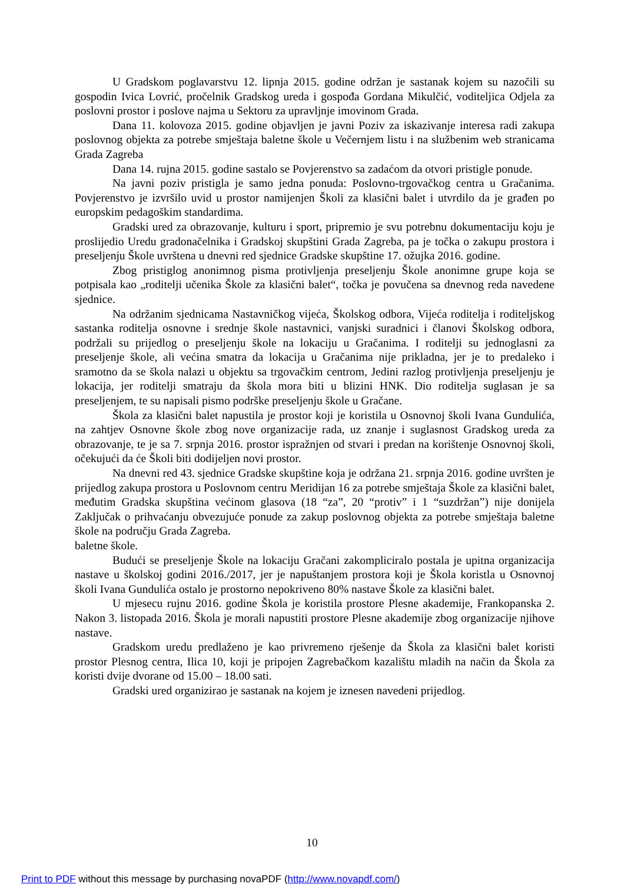U Gradskom poglavarstvu 12. lipnja 2015. godine održan je sastanak kojem su nazočili su gospodin Ivica Lovrić, pročelnik Gradskog ureda i gospođa Gordana Mikulčić, voditeljica Odjela za poslovni prostor i poslove najma u Sektoru za upravljnje imovinom Grada.
Dana 11. kolovoza 2015. godine objavljen je javni Poziv za iskazivanje interesa radi zakupa poslovnog objekta za potrebe smještaja baletne škole u Večernjem listu i na službenim web stranicama Grada Zagreba
Dana 14. rujna 2015. godine sastalo se Povjerenstvo sa zadaćom da otvori pristigle ponude.
Na javni poziv pristigla je samo jedna ponuda: Poslovno-trgovačkog centra u Gračanima. Povjerenstvo je izvršilo uvid u prostor namijenjen Školi za klasični balet i utvrdilo da je građen po europskim pedagoškim standardima.
Gradski ured za obrazovanje, kulturu i sport, pripremio je svu potrebnu dokumentaciju koju je proslijedio Uredu gradonačelnika i Gradskoj skupštini Grada Zagreba, pa je točka o zakupu prostora i preseljenju Škole uvrštena u dnevni red sjednice Gradske skupštine 17. ožujka 2016. godine.
Zbog pristiglog anonimnog pisma protivljenja preseljenju Škole anonimne grupe koja se potpisala kao „roditelji učenika Škole za klasični balet“, točka je povučena sa dnevnog reda navedene sjednice.
Na održanim sjednicama Nastavničkog vijeća, Školskog odbora, Vijeća roditelja i roditeljskog sastanka roditelja osnovne i srednje škole nastavnici, vanjski suradnici i članovi Školskog odbora, podržali su prijedlog o preseljenju škole na lokaciju u Gračanima. I roditelji su jednoglasni za preseljenje škole, ali većina smatra da lokacija u Gračanima nije prikladna, jer je to predaleko i sramotno da se škola nalazi u objektu sa trgovačkim centrom, Jedini razlog protivljenja preseljenju je lokacija, jer roditelji smatraju da škola mora biti u blizini HNK. Dio roditelja suglasan je sa preseljenjem, te su napisali pismo podrške preseljenju škole u Gračane.
Škola za klasični balet napustila je prostor koji je koristila u Osnovnoj školi Ivana Gundulića, na zahtjev Osnovne škole zbog nove organizacije rada, uz znanje i suglasnost Gradskog ureda za obrazovanje, te je sa 7. srpnja 2016. prostor ispražnjen od stvari i predan na korištenje Osnovnoj školi, očekujući da će Školi biti dodijeljen novi prostor.
Na dnevni red 43. sjednice Gradske skupštine koja je održana 21. srpnja 2016. godine uvršten je prijedlog zakupa prostora u Poslovnom centru Meridijan 16 za potrebe smještaja Škole za klasični balet, međutim Gradska skupština većinom glasova (18 “za”, 20 “protiv” i 1 “suzdržan”) nije donijela Zaključak o prihvaćanju obvezujuće ponude za zakup poslovnog objekta za potrebe smještaja baletne škole na području Grada Zagreba.
baletne škole.
Budući se preseljenje Škole na lokaciju Gračani zakompliciralo postala je upitna organizacija nastave u školskoj godini 2016./2017, jer je napuštanjem prostora koji je Škola koristla u Osnovnoj školi Ivana Gundulića ostalo je prostorno nepokriveno 80% nastave Škole za klasični balet.
U mjesecu rujnu 2016. godine Škola je koristila prostore Plesne akademije, Frankopanska 2. Nakon 3. listopada 2016. Škola je morali napustiti prostore Plesne akademije zbog organizacije njihove nastave.
Gradskom uredu predlaženo je kao privremeno rješenje da Škola za klasični balet koristi prostor Plesnog centra, Ilica 10, koji je pripojen Zagrebačkom kazalištu mladih na način da Škola za koristi dvije dvorane od 15.00 – 18.00 sati.
Gradski ured organizirao je sastanak na kojem je iznesen navedeni prijedlog.
10
Print to PDF without this message by purchasing novaPDF (http://www.novapdf.com/)